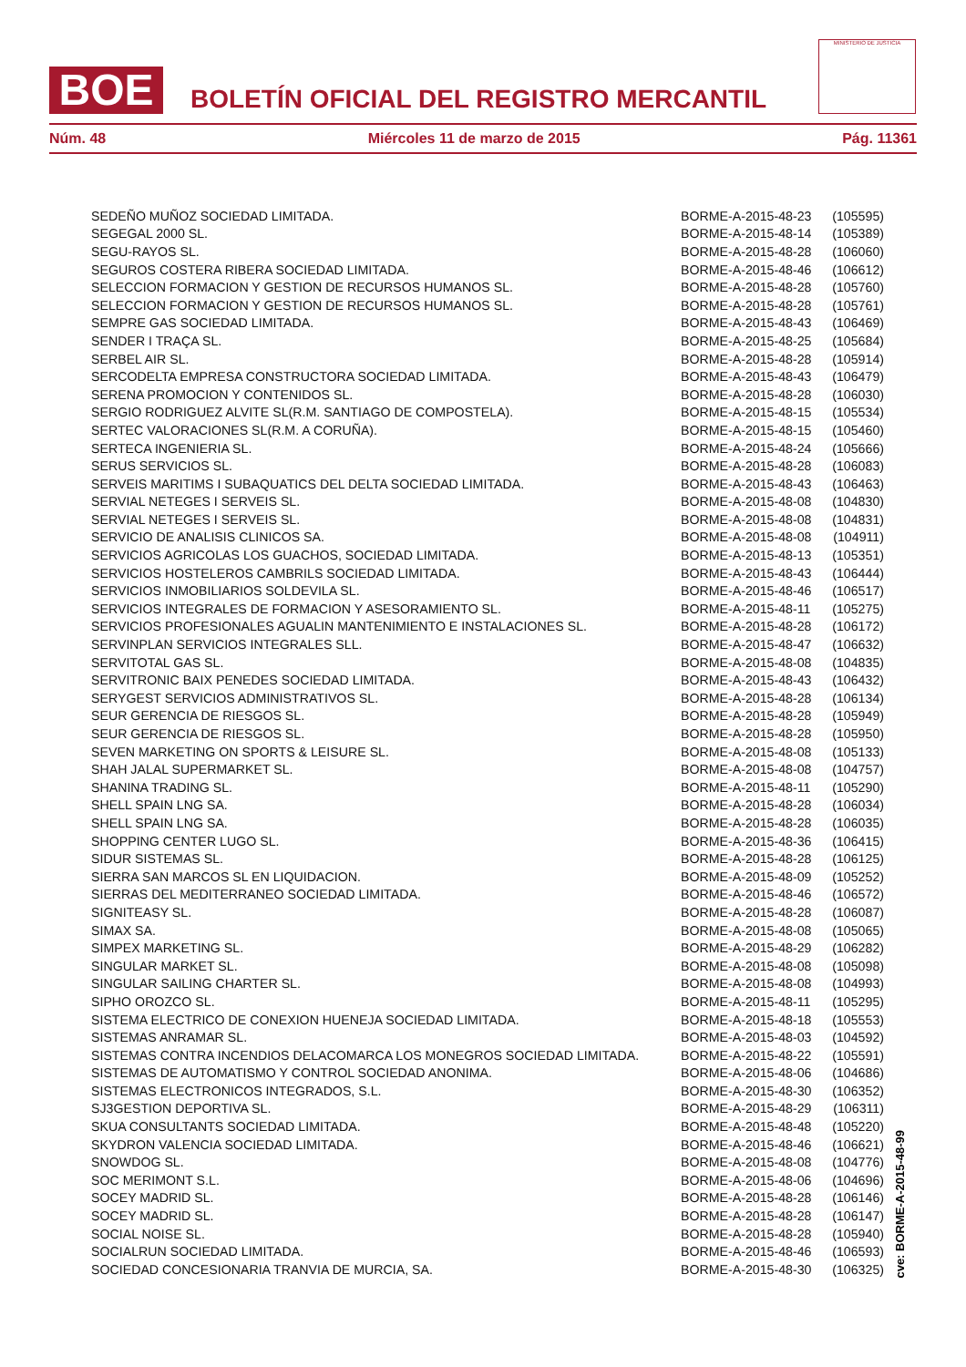BOE
BOLETÍN OFICIAL DEL REGISTRO MERCANTIL
MINISTERIO DE JUSTICIA
Núm. 48 Miércoles 11 de marzo de 2015 Pág. 11361
| SEDEÑO MUÑOZ SOCIEDAD LIMITADA. | BORME-A-2015-48-23 | (105595) |
| SEGEGAL 2000 SL. | BORME-A-2015-48-14 | (105389) |
| SEGU-RAYOS SL. | BORME-A-2015-48-28 | (106060) |
| SEGUROS COSTERA RIBERA SOCIEDAD LIMITADA. | BORME-A-2015-48-46 | (106612) |
| SELECCION FORMACION Y GESTION DE RECURSOS HUMANOS SL. | BORME-A-2015-48-28 | (105760) |
| SELECCION FORMACION Y GESTION DE RECURSOS HUMANOS SL. | BORME-A-2015-48-28 | (105761) |
| SEMPRE GAS SOCIEDAD LIMITADA. | BORME-A-2015-48-43 | (106469) |
| SENDER I TRAÇA SL. | BORME-A-2015-48-25 | (105684) |
| SERBEL AIR SL. | BORME-A-2015-48-28 | (105914) |
| SERCODELTA EMPRESA CONSTRUCTORA SOCIEDAD LIMITADA. | BORME-A-2015-48-43 | (106479) |
| SERENA PROMOCION Y CONTENIDOS SL. | BORME-A-2015-48-28 | (106030) |
| SERGIO RODRIGUEZ ALVITE SL(R.M. SANTIAGO DE COMPOSTELA). | BORME-A-2015-48-15 | (105534) |
| SERTEC VALORACIONES SL(R.M. A CORUÑA). | BORME-A-2015-48-15 | (105460) |
| SERTECA INGENIERIA SL. | BORME-A-2015-48-24 | (105666) |
| SERUS SERVICIOS SL. | BORME-A-2015-48-28 | (106083) |
| SERVEIS MARITIMS I SUBAQUATICS DEL DELTA SOCIEDAD LIMITADA. | BORME-A-2015-48-43 | (106463) |
| SERVIAL NETEGES I SERVEIS SL. | BORME-A-2015-48-08 | (104830) |
| SERVIAL NETEGES I SERVEIS SL. | BORME-A-2015-48-08 | (104831) |
| SERVICIO DE ANALISIS CLINICOS SA. | BORME-A-2015-48-08 | (104911) |
| SERVICIOS AGRICOLAS LOS GUACHOS, SOCIEDAD LIMITADA. | BORME-A-2015-48-13 | (105351) |
| SERVICIOS HOSTELEROS CAMBRILS SOCIEDAD LIMITADA. | BORME-A-2015-48-43 | (106444) |
| SERVICIOS INMOBILIARIOS SOLDEVILA SL. | BORME-A-2015-48-46 | (106517) |
| SERVICIOS INTEGRALES DE FORMACION Y ASESORAMIENTO SL. | BORME-A-2015-48-11 | (105275) |
| SERVICIOS PROFESIONALES AGUALIN MANTENIMIENTO E INSTALACIONES SL. | BORME-A-2015-48-28 | (106172) |
| SERVINPLAN SERVICIOS INTEGRALES SLL. | BORME-A-2015-48-47 | (106632) |
| SERVITOTAL GAS SL. | BORME-A-2015-48-08 | (104835) |
| SERVITRONIC BAIX PENEDES SOCIEDAD LIMITADA. | BORME-A-2015-48-43 | (106432) |
| SERYGEST SERVICIOS ADMINISTRATIVOS SL. | BORME-A-2015-48-28 | (106134) |
| SEUR GERENCIA DE RIESGOS SL. | BORME-A-2015-48-28 | (105949) |
| SEUR GERENCIA DE RIESGOS SL. | BORME-A-2015-48-28 | (105950) |
| SEVEN MARKETING ON SPORTS & LEISURE SL. | BORME-A-2015-48-08 | (105133) |
| SHAH JALAL SUPERMARKET SL. | BORME-A-2015-48-08 | (104757) |
| SHANINA TRADING SL. | BORME-A-2015-48-11 | (105290) |
| SHELL SPAIN LNG SA. | BORME-A-2015-48-28 | (106034) |
| SHELL SPAIN LNG SA. | BORME-A-2015-48-28 | (106035) |
| SHOPPING CENTER LUGO SL. | BORME-A-2015-48-36 | (106415) |
| SIDUR SISTEMAS SL. | BORME-A-2015-48-28 | (106125) |
| SIERRA SAN MARCOS SL EN LIQUIDACION. | BORME-A-2015-48-09 | (105252) |
| SIERRAS DEL MEDITERRANEO SOCIEDAD LIMITADA. | BORME-A-2015-48-46 | (106572) |
| SIGNITEASY SL. | BORME-A-2015-48-28 | (106087) |
| SIMAX SA. | BORME-A-2015-48-08 | (105065) |
| SIMPEX MARKETING SL. | BORME-A-2015-48-29 | (106282) |
| SINGULAR MARKET SL. | BORME-A-2015-48-08 | (105098) |
| SINGULAR SAILING CHARTER SL. | BORME-A-2015-48-08 | (104993) |
| SIPHO OROZCO SL. | BORME-A-2015-48-11 | (105295) |
| SISTEMA ELECTRICO DE CONEXION HUENEJA SOCIEDAD LIMITADA. | BORME-A-2015-48-18 | (105553) |
| SISTEMAS ANRAMAR SL. | BORME-A-2015-48-03 | (104592) |
| SISTEMAS CONTRA INCENDIOS DELACOMARCA LOS MONEGROS SOCIEDAD LIMITADA. | BORME-A-2015-48-22 | (105591) |
| SISTEMAS DE AUTOMATISMO Y CONTROL SOCIEDAD ANONIMA. | BORME-A-2015-48-06 | (104686) |
| SISTEMAS ELECTRONICOS INTEGRADOS, S.L. | BORME-A-2015-48-30 | (106352) |
| SJ3GESTION DEPORTIVA SL. | BORME-A-2015-48-29 | (106311) |
| SKUA CONSULTANTS SOCIEDAD LIMITADA. | BORME-A-2015-48-48 | (105220) |
| SKYDRON VALENCIA SOCIEDAD LIMITADA. | BORME-A-2015-48-46 | (106621) |
| SNOWDOG SL. | BORME-A-2015-48-08 | (104776) |
| SOC MERIMONT S.L. | BORME-A-2015-48-06 | (104696) |
| SOCEY MADRID SL. | BORME-A-2015-48-28 | (106146) |
| SOCEY MADRID SL. | BORME-A-2015-48-28 | (106147) |
| SOCIAL NOISE SL. | BORME-A-2015-48-28 | (105940) |
| SOCIALRUN SOCIEDAD LIMITADA. | BORME-A-2015-48-46 | (106593) |
| SOCIEDAD CONCESIONARIA TRANVIA DE MURCIA, SA. | BORME-A-2015-48-30 | (106325) |
cve: BORME-A-2015-48-99